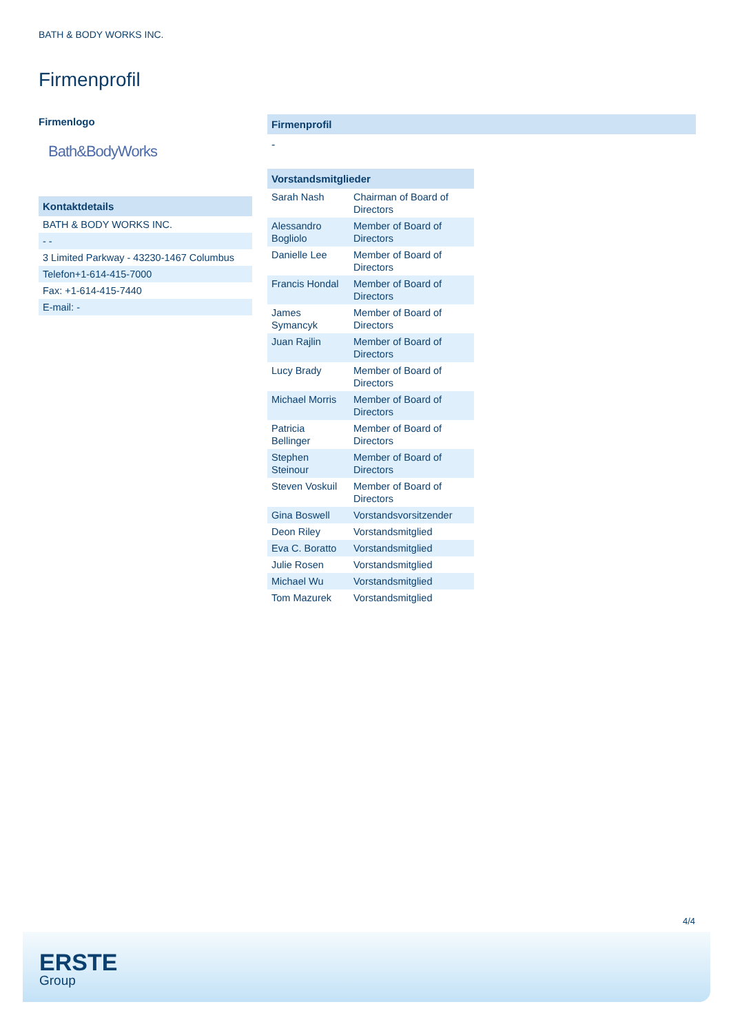BATH & BODY WORKS INC.
Firmenprofil
Firmenlogo
Bath&BodyWorks
Kontaktdetails
| BATH & BODY WORKS INC. |
| - - |
| 3 Limited Parkway - 43230-1467 Columbus |
| Telefon+1-614-415-7000 |
| Fax: +1-614-415-7440 |
| E-mail: - |
Firmenprofil
-
Vorstandsmitglieder
| Sarah Nash | Chairman of Board of Directors |
| Alessandro Bogliolo | Member of Board of Directors |
| Danielle Lee | Member of Board of Directors |
| Francis Hondal | Member of Board of Directors |
| James Symancyk | Member of Board of Directors |
| Juan Rajlin | Member of Board of Directors |
| Lucy Brady | Member of Board of Directors |
| Michael Morris | Member of Board of Directors |
| Patricia Bellinger | Member of Board of Directors |
| Stephen Steinour | Member of Board of Directors |
| Steven Voskuil | Member of Board of Directors |
| Gina Boswell | Vorstandsvorsitzender |
| Deon Riley | Vorstandsmitglied |
| Eva C. Boratto | Vorstandsmitglied |
| Julie Rosen | Vorstandsmitglied |
| Michael Wu | Vorstandsmitglied |
| Tom Mazurek | Vorstandsmitglied |
4/4
ERSTE
Group